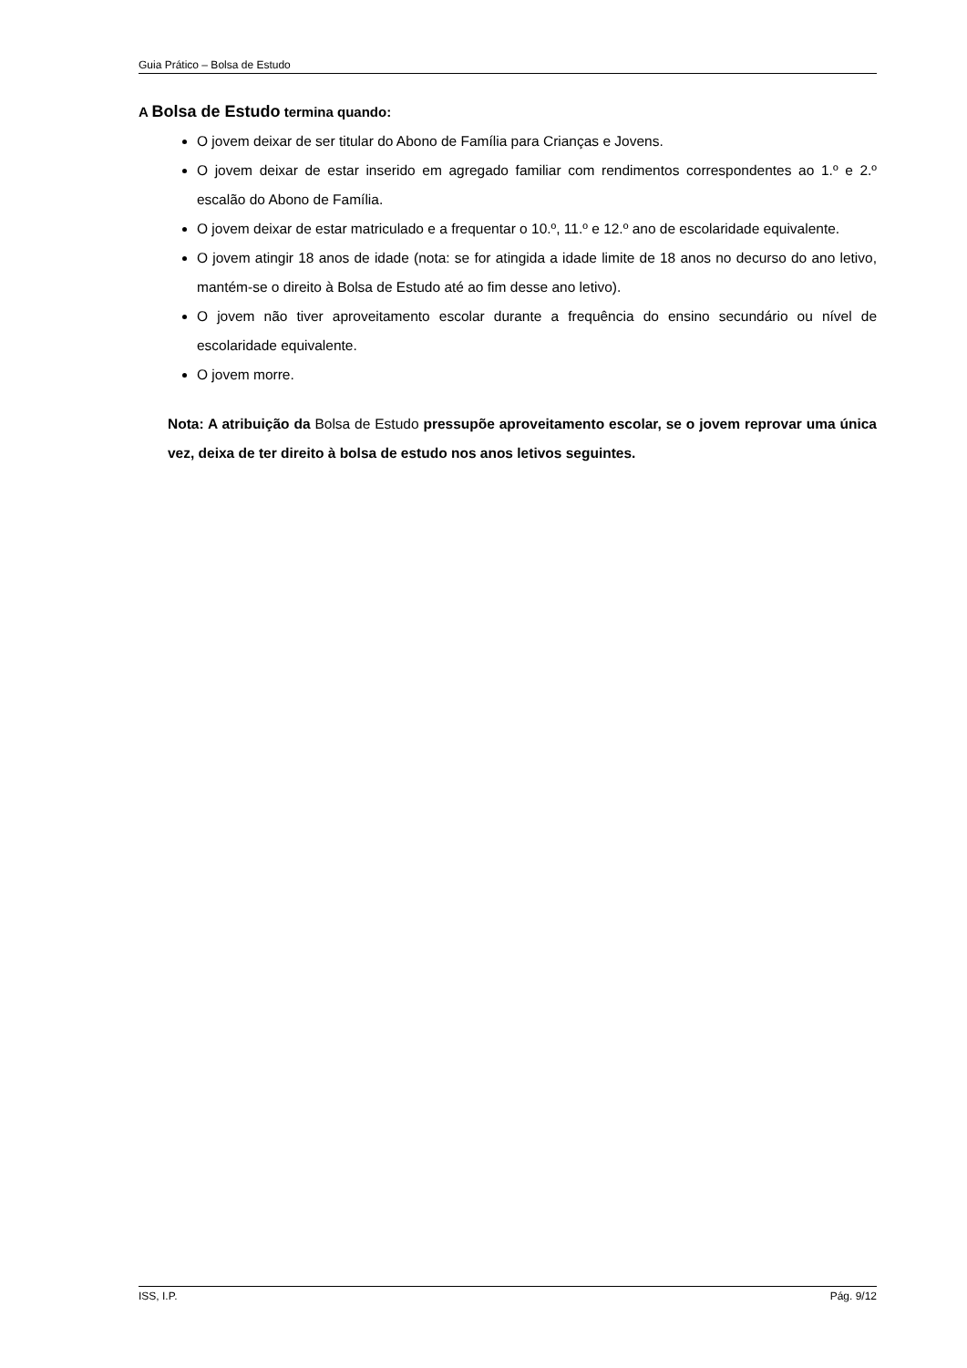Guia Prático – Bolsa de Estudo
A Bolsa de Estudo termina quando:
O jovem deixar de ser titular do Abono de Família para Crianças e Jovens.
O jovem deixar de estar inserido em agregado familiar com rendimentos correspondentes ao 1.º e 2.º escalão do Abono de Família.
O jovem deixar de estar matriculado e a frequentar o 10.º, 11.º e 12.º ano de escolaridade equivalente.
O jovem atingir 18 anos de idade (nota: se for atingida a idade limite de 18 anos no decurso do ano letivo, mantém-se o direito à Bolsa de Estudo até ao fim desse ano letivo).
O jovem não tiver aproveitamento escolar durante a frequência do ensino secundário ou nível de escolaridade equivalente.
O jovem morre.
Nota: A atribuição da Bolsa de Estudo pressupõe aproveitamento escolar, se o jovem reprovar uma única vez, deixa de ter direito à bolsa de estudo nos anos letivos seguintes.
ISS, I.P. Pág. 9/12